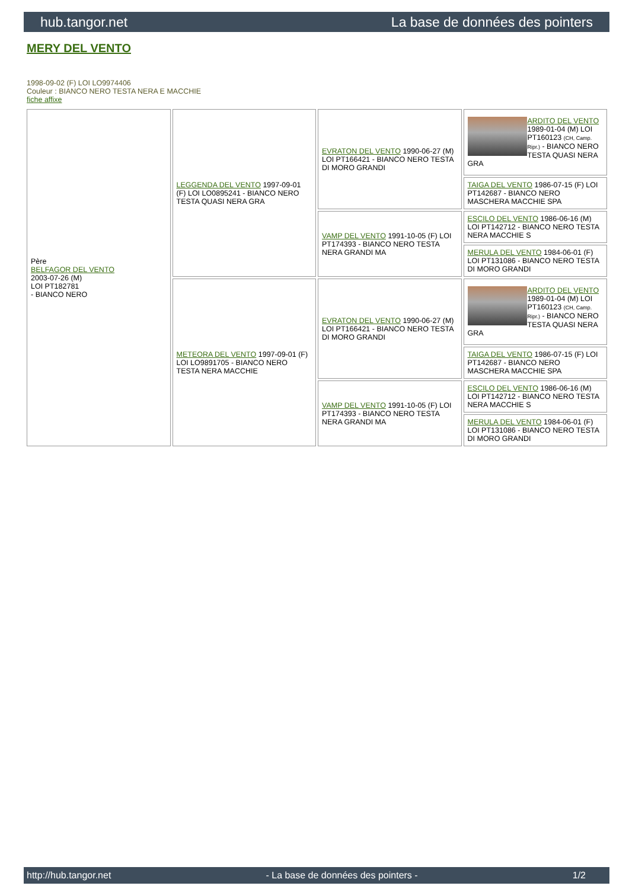hub.tangor.net La base de données des pointers
MERY DEL VENTO
1998-09-02 (F) LOI LO9974406
Couleur : BIANCO NERO TESTA NERA E MACCHIE
fiche affixe
| Père BELFAGOR DEL VENTO 2003-07-26 (M) LOI PT182781 - BIANCO NERO | LEGGENDA DEL VENTO 1997-09-01 (F) LOI LO0895241 - BIANCO NERO TESTA QUASI NERA GRA | EVRATON DEL VENTO 1990-06-27 (M) LOI PT166421 - BIANCO NERO TESTA DI MORO GRANDI | ARDITO DEL VENTO 1989-01-04 (M) LOI PT160123 (CH, Camp. Ripr.) - BIANCO NERO TESTA QUASI NERA GRA |
| | | | TAIGA DEL VENTO 1986-07-15 (F) LOI PT142687 - BIANCO NERO MASCHERA MACCHIE SPA |
| | | VAMP DEL VENTO 1991-10-05 (F) LOI PT174393 - BIANCO NERO TESTA NERA GRANDI MA | ESCILO DEL VENTO 1986-06-16 (M) LOI PT142712 - BIANCO NERO TESTA NERA MACCHIE S |
| | | | MERULA DEL VENTO 1984-06-01 (F) LOI PT131086 - BIANCO NERO TESTA DI MORO GRANDI |
| | METEORA DEL VENTO 1997-09-01 (F) LOI LO9891705 - BIANCO NERO TESTA NERA MACCHIE | EVRATON DEL VENTO 1990-06-27 (M) LOI PT166421 - BIANCO NERO TESTA DI MORO GRANDI | ARDITO DEL VENTO 1989-01-04 (M) LOI PT160123 (CH, Camp. Ripr.) - BIANCO NERO TESTA QUASI NERA GRA |
| | | | TAIGA DEL VENTO 1986-07-15 (F) LOI PT142687 - BIANCO NERO MASCHERA MACCHIE SPA |
| | | VAMP DEL VENTO 1991-10-05 (F) LOI PT174393 - BIANCO NERO TESTA NERA GRANDI MA | ESCILO DEL VENTO 1986-06-16 (M) LOI PT142712 - BIANCO NERO TESTA NERA MACCHIE S |
| | | | MERULA DEL VENTO 1984-06-01 (F) LOI PT131086 - BIANCO NERO TESTA DI MORO GRANDI |
http://hub.tangor.net - La base de données des pointers - 1/2